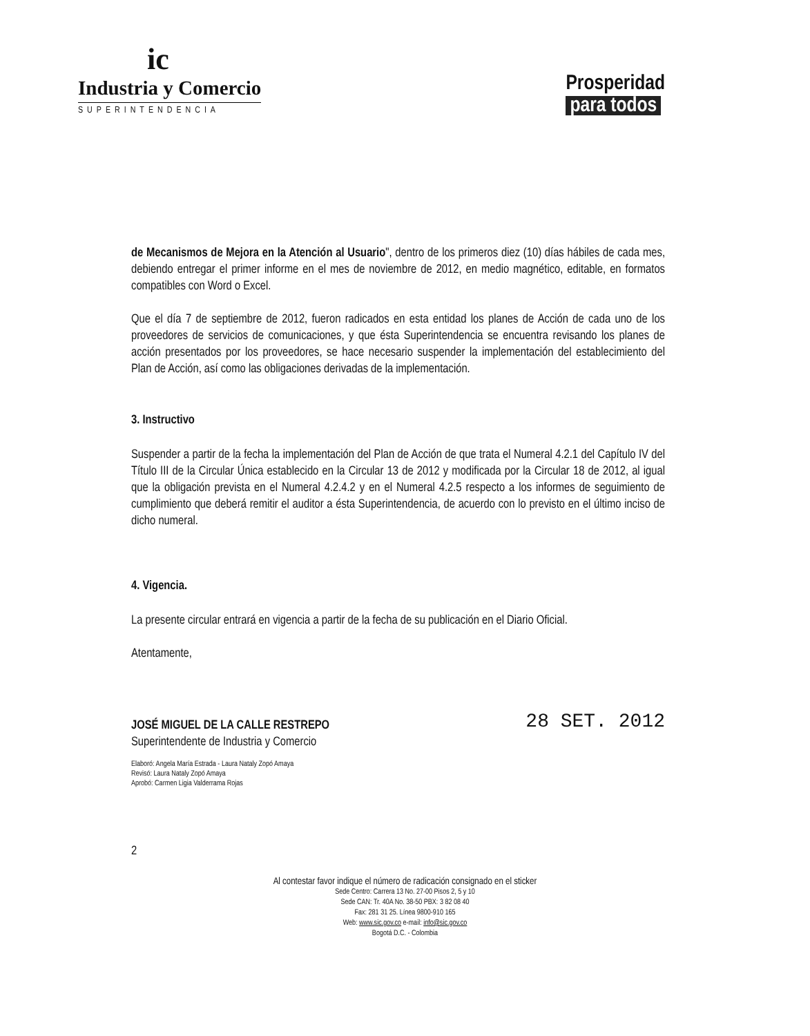ic
Industria y Comercio
SUPERINTENDENCIA
Prosperidad
para todos
de Mecanismos de Mejora en la Atención al Usuario", dentro de los primeros diez (10) días hábiles de cada mes, debiendo entregar el primer informe en el mes de noviembre de 2012, en medio magnético, editable, en formatos compatibles con Word o Excel.
Que el día 7 de septiembre de 2012, fueron radicados en esta entidad los planes de Acción de cada uno de los proveedores de servicios de comunicaciones, y que ésta Superintendencia se encuentra revisando los planes de acción presentados por los proveedores, se hace necesario suspender la implementación del establecimiento del Plan de Acción, así como las obligaciones derivadas de la implementación.
3. Instructivo
Suspender a partir de la fecha la implementación del Plan de Acción de que trata el Numeral 4.2.1 del Capítulo IV del Título III de la Circular Única establecido en la Circular 13 de 2012 y modificada por la Circular 18 de 2012, al igual que la obligación prevista en el Numeral 4.2.4.2 y en el Numeral 4.2.5 respecto a los informes de seguimiento de cumplimiento que deberá remitir el auditor a ésta Superintendencia, de acuerdo con lo previsto en el último inciso de dicho numeral.
4. Vigencia.
La presente circular entrará en vigencia a partir de la fecha de su publicación en el Diario Oficial.
Atentamente,
JOSÉ MIGUEL DE LA CALLE RESTREPO
Superintendente de Industria y Comercio
28 SET. 2012
Elaboró: Angela María Estrada - Laura Nataly Zopó Amaya
Revisó: Laura Nataly Zopó Amaya
Aprobó: Carmen Ligia Valderrama Rojas
2
Al contestar favor indique el número de radicación consignado en el sticker
Sede Centro: Carrera 13 No. 27-00 Pisos 2, 5 y 10
Sede CAN: Tr. 40A No. 38-50 PBX: 3 82 08 40
Fax: 281 31 25. Línea 9800-910 165
Web: www.sic.gov.co e-mail: info@sic.gov.co
Bogotá D.C. - Colombia